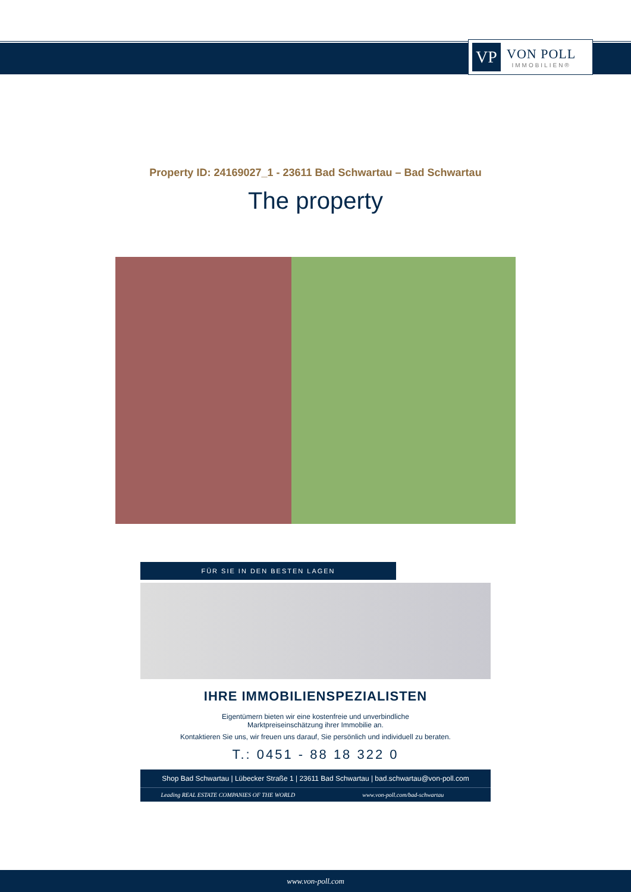VP
VON POLL
IMMOBILIEN®
Property ID: 24169027_1 - 23611 Bad Schwartau – Bad Schwartau
The property
FÜR SIE IN DEN BESTEN LAGEN
IHRE IMMOBILIENSPEZIALISTEN
Eigentümern bieten wir eine kostenfreie und unverbindliche
Marktpreiseinschätzung ihrer Immobilie an.
Kontaktieren Sie uns, wir freuen uns darauf, Sie persönlich und individuell zu beraten.
T.: 0451 - 88 18 322 0
Shop Bad Schwartau | Lübecker Straße 1 | 23611 Bad Schwartau | bad.schwartau@von-poll.com
Leading REAL ESTATE COMPANIES OF THE WORLD
www.von-poll.com/bad-schwartau
www.von-poll.com